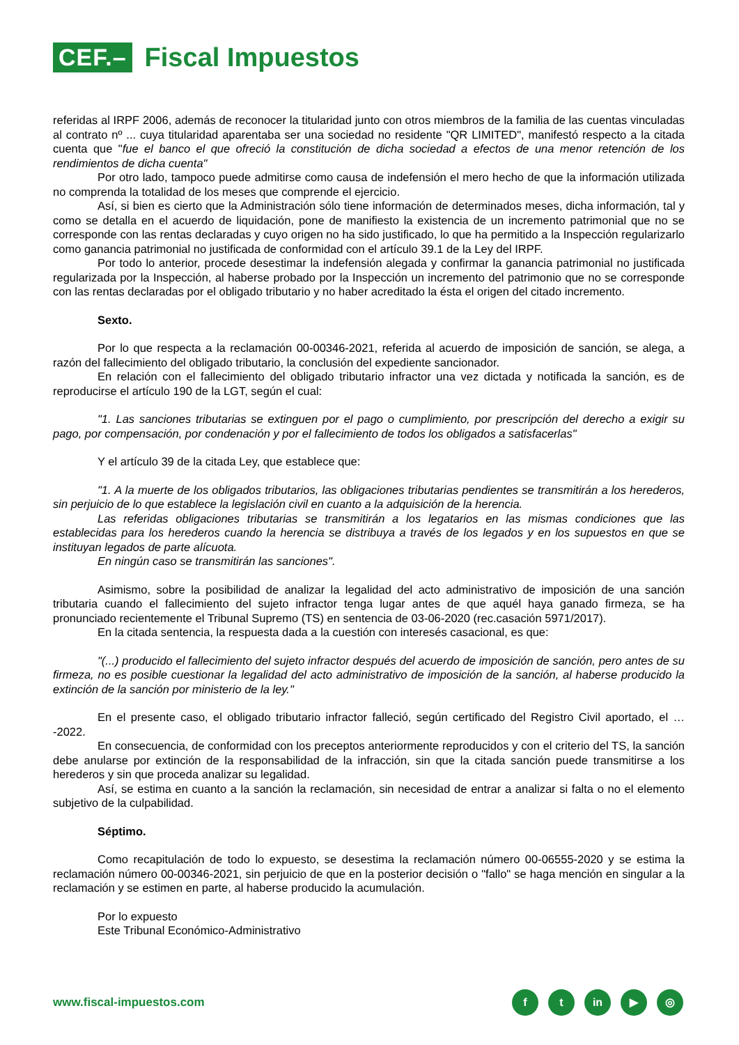CEF.– Fiscal Impuestos
referidas al IRPF 2006, además de reconocer la titularidad junto con otros miembros de la familia de las cuentas vinculadas al contrato nº ... cuya titularidad aparentaba ser una sociedad no residente "QR LIMITED", manifestó respecto a la citada cuenta que "fue el banco el que ofreció la constitución de dicha sociedad a efectos de una menor retención de los rendimientos de dicha cuenta"
Por otro lado, tampoco puede admitirse como causa de indefensión el mero hecho de que la información utilizada no comprenda la totalidad de los meses que comprende el ejercicio.
Así, si bien es cierto que la Administración sólo tiene información de determinados meses, dicha información, tal y como se detalla en el acuerdo de liquidación, pone de manifiesto la existencia de un incremento patrimonial que no se corresponde con las rentas declaradas y cuyo origen no ha sido justificado, lo que ha permitido a la Inspección regularizarlo como ganancia patrimonial no justificada de conformidad con el artículo 39.1 de la Ley del IRPF.
Por todo lo anterior, procede desestimar la indefensión alegada y confirmar la ganancia patrimonial no justificada regularizada por la Inspección, al haberse probado por la Inspección un incremento del patrimonio que no se corresponde con las rentas declaradas por el obligado tributario y no haber acreditado la ésta el origen del citado incremento.
Sexto.
Por lo que respecta a la reclamación 00-00346-2021, referida al acuerdo de imposición de sanción, se alega, a razón del fallecimiento del obligado tributario, la conclusión del expediente sancionador.
En relación con el fallecimiento del obligado tributario infractor una vez dictada y notificada la sanción, es de reproducirse el artículo 190 de la LGT, según el cual:
"1. Las sanciones tributarias se extinguen por el pago o cumplimiento, por prescripción del derecho a exigir su pago, por compensación, por condenación y por el fallecimiento de todos los obligados a satisfacerlas"
Y el artículo 39 de la citada Ley, que establece que:
"1. A la muerte de los obligados tributarios, las obligaciones tributarias pendientes se transmitirán a los herederos, sin perjuicio de lo que establece la legislación civil en cuanto a la adquisición de la herencia.
Las referidas obligaciones tributarias se transmitirán a los legatarios en las mismas condiciones que las establecidas para los herederos cuando la herencia se distribuya a través de los legados y en los supuestos en que se instituyan legados de parte alícuota.
En ningún caso se transmitirán las sanciones".
Asimismo, sobre la posibilidad de analizar la legalidad del acto administrativo de imposición de una sanción tributaria cuando el fallecimiento del sujeto infractor tenga lugar antes de que aquél haya ganado firmeza, se ha pronunciado recientemente el Tribunal Supremo (TS) en sentencia de 03-06-2020 (rec.casación 5971/2017).
En la citada sentencia, la respuesta dada a la cuestión con interesés casacional, es que:
"(...) producido el fallecimiento del sujeto infractor después del acuerdo de imposición de sanción, pero antes de su firmeza, no es posible cuestionar la legalidad del acto administrativo de imposición de la sanción, al haberse producido la extinción de la sanción por ministerio de la ley."
En el presente caso, el obligado tributario infractor falleció, según certificado del Registro Civil aportado, el … -2022.
En consecuencia, de conformidad con los preceptos anteriormente reproducidos y con el criterio del TS, la sanción debe anularse por extinción de la responsabilidad de la infracción, sin que la citada sanción puede transmitirse a los herederos y sin que proceda analizar su legalidad.
Así, se estima en cuanto a la sanción la reclamación, sin necesidad de entrar a analizar si falta o no el elemento subjetivo de la culpabilidad.
Séptimo.
Como recapitulación de todo lo expuesto, se desestima la reclamación número 00-06555-2020 y se estima la reclamación número 00-00346-2021, sin perjuicio de que en la posterior decisión o "fallo" se haga mención en singular a la reclamación y se estimen en parte, al haberse producido la acumulación.
Por lo expuesto
Este Tribunal Económico-Administrativo
www.fiscal-impuestos.com f t in ▶ ◎